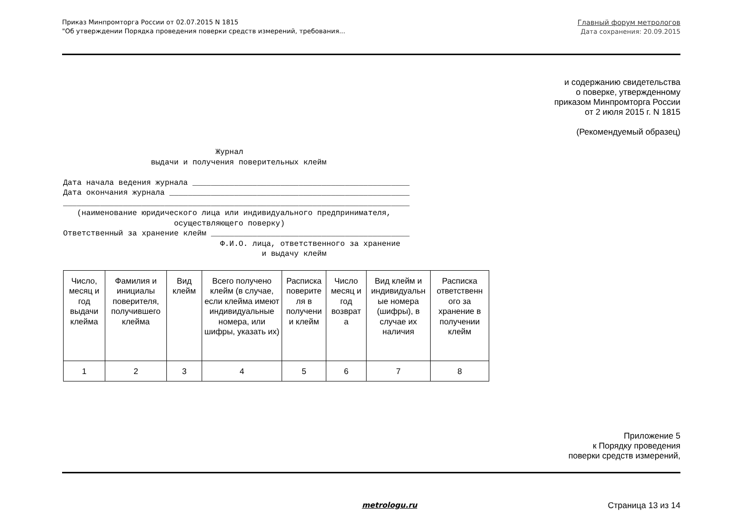Приказ Минпромторга России от 02.07.2015 N 1815
"Об утверждении Порядка проведения поверки средств измерений, требования...
Главный форум метрологов
Дата сохранения: 20.09.2015
и содержанию свидетельства
о поверке, утвержденному
приказом Минпромторга России
от 2 июля 2015 г. N 1815
(Рекомендуемый образец)
                                 Журнал
                   выдачи и получения поверительных клейм

Дата начала ведения журнала _______________________________________________
Дата окончания журнала ____________________________________________________
___________________________________________________________________________
   (наименование юридического лица или индивидуального предпринимателя,
                        осуществляющего поверку)
Ответственный за хранение клейм ___________________________________________
                                  Ф.И.О. лица, ответственного за хранение
                                           и выдачу клейм
| Число, месяц и год выдачи клейма | Фамилия и инициалы поверителя, получившего клейма | Вид клейм | Всего получено клейм (в случае, если клейма имеют индивидуальные номера, или шифры, указать их) | Расписка поверите ля в получени и клейм | Число месяц и год возврат а | Вид клейм и индивидуальн ые номера (шифры), в случае их наличия | Расписка ответственн ого за хранение в получении клейм |
| 1 | 2 | 3 | 4 | 5 | 6 | 7 | 8 |
Приложение 5
к Порядку проведения
поверки средств измерений,
metrologu.ru Страница 13 из 14